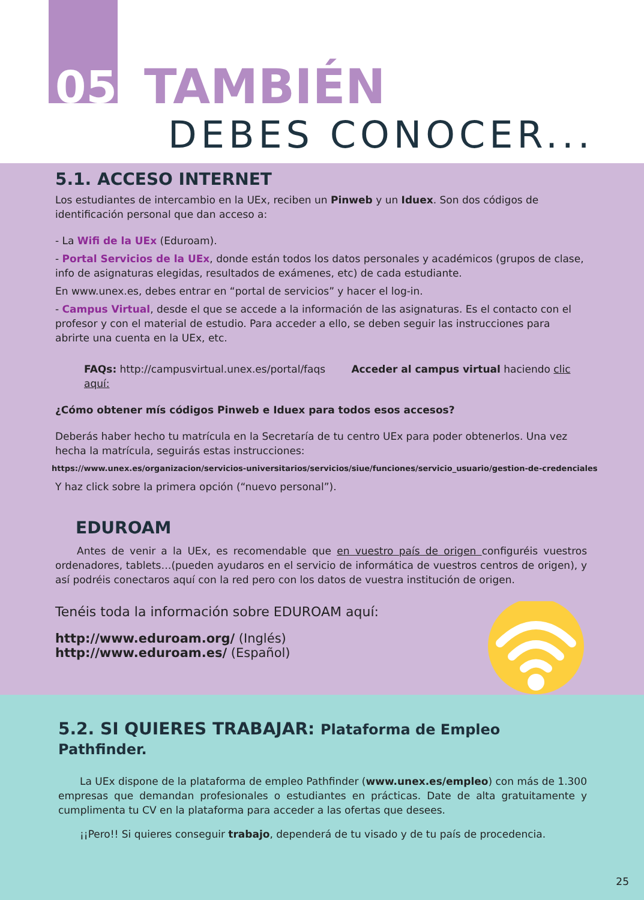05 TAMBIÉN
DEBES CONOCER...
5.1. ACCESO INTERNET
Los estudiantes de intercambio en la UEx, reciben un Pinweb y un Iduex. Son dos códigos de identificación personal que dan acceso a:
- La Wifi de la UEx (Eduroam).
- Portal Servicios de la UEx, donde están todos los datos personales y académicos (grupos de clase, info de asignaturas elegidas, resultados de exámenes, etc) de cada estudiante.
En www.unex.es, debes entrar en “portal de servicios” y hacer el log-in.
- Campus Virtual, desde el que se accede a la información de las asignaturas. Es el contacto con el profesor y con el material de estudio. Para acceder a ello, se deben seguir las instrucciones para abrirte una cuenta en la UEx, etc.
FAQs: http://campusvirtual.unex.es/portal/faqs Acceder al campus virtual haciendo clic aquí:
¿Cómo obtener mís códigos Pinweb e Iduex para todos esos accesos?
Deberás haber hecho tu matrícula en la Secretaría de tu centro UEx para poder obtenerlos. Una vez hecha la matrícula, seguirás estas instrucciones:
https://www.unex.es/organizacion/servicios-universitarios/servicios/siue/funciones/servicio_usuario/gestion-de-credenciales
Y haz click sobre la primera opción (“nuevo personal”).
EDUROAM
Antes de venir a la UEx, es recomendable que en vuestro país de origen configuréis vuestros ordenadores, tablets…(pueden ayudaros en el servicio de informática de vuestros centros de origen), y así podréis conectaros aquí con la red pero con los datos de vuestra institución de origen.
Tenéis toda la información sobre EDUROAM aquí:
http://www.eduroam.org/ (Inglés)
http://www.eduroam.es/ (Español)
5.2. SI QUIERES TRABAJAR: Plataforma de Empleo Pathfinder.
La UEx dispone de la plataforma de empleo Pathfinder (www.unex.es/empleo) con más de 1.300 empresas que demandan profesionales o estudiantes en prácticas. Date de alta gratuitamente y cumplimenta tu CV en la plataforma para acceder a las ofertas que desees.
¡¡Pero!! Si quieres conseguir trabajo, dependerá de tu visado y de tu país de procedencia.
25